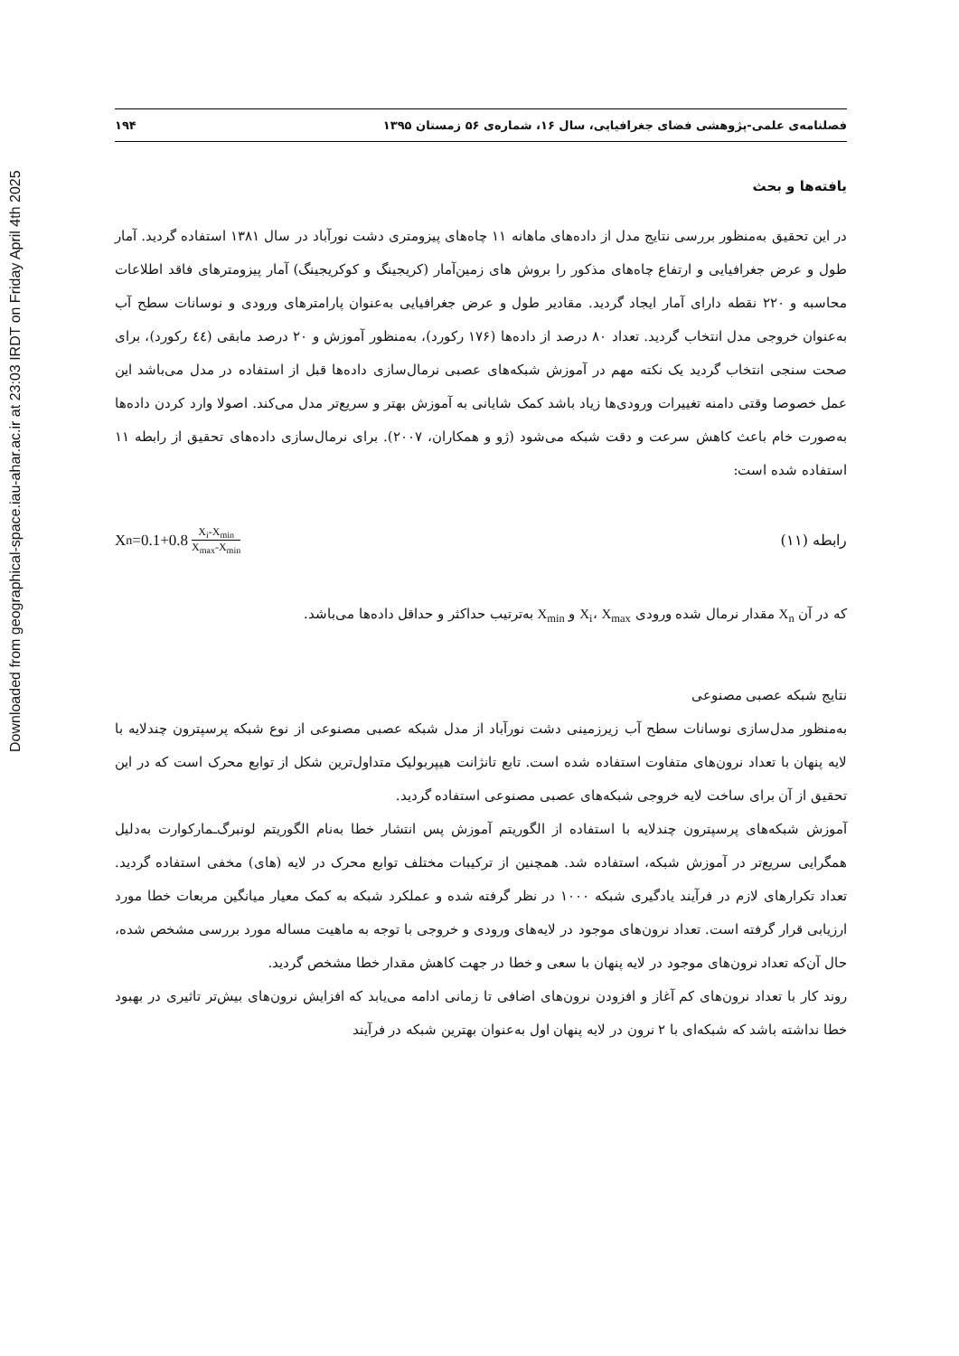Downloaded from geographical-space.iau-ahar.ac.ir at 23:03 IRDT on Friday April 4th 2025
فصلنامه‌ی علمی-پژوهشی فضای جغرافیایی، سال ۱۶، شماره‌ی ۵۶ زمستان ۱۳۹۵ ۱۹۴
یافته‌ها و بحث
در این تحقیق به‌منظور بررسی نتایج مدل از داده‌های ماهانه ۱۱ چاه‌های پیزومتری دشت نورآباد در سال ۱۳۸۱ استفاده گردید. آمار طول و عرض جغرافیایی و ارتفاع چاه‌های مذکور را بروش های زمین‌آمار (کریجینگ و کوکریجینگ) آمار پیزومترهای فاقد اطلاعات محاسبه و ۲۲۰ نقطه دارای آمار ایجاد گردید. مقادیر طول و عرض جغرافیایی به‌عنوان پارامترهای ورودی و نوسانات سطح آب به‌عنوان خروجی مدل انتخاب گردید. تعداد ۸۰ درصد از داده‌ها (۱۷۶ رکورد)، به‌منظور آموزش و ۲۰ درصد مابقی (٤٤ رکورد)، برای صحت سنجی انتخاب گردید یک نکته مهم در آموزش شبکه‌های عصبی نرمال‌سازی داده‌ها قبل از استفاده در مدل می‌باشد این عمل خصوصا وقتی دامنه تغییرات ورودی‌ها زیاد باشد کمک شایانی به آموزش بهتر و سریع‌تر مدل می‌کند. اصولا وارد کردن داده‌ها به‌صورت خام باعث کاهش سرعت و دقت شبکه می‌شود (ژو و همکاران، ۲۰۰۷). برای نرمال‌سازی داده‌های تحقیق از رابطه ۱۱ استفاده شده است:
رابطه (۱۱) X<sub>n</sub>=0.1+0.8 X<sub>i</sub>-X<sub>min</sub> X<sub>max</sub>-X<sub>min</sub>
که در آن X<sub>n</sub> مقدار نرمال شده ورودی X<sub>i</sub>، X<sub>max</sub> و X<sub>min</sub> به‌ترتیب حداکثر و حداقل داده‌ها می‌باشد.
نتایج شبکه عصبی مصنوعی
به‌منظور مدل‌سازی نوسانات سطح آب زیرزمینی دشت نورآباد از مدل شبکه عصبی مصنوعی از نوع شبکه پرسپترون چندلایه با لایه پنهان با تعداد نرون‌های متفاوت استفاده شده است. تابع تانژانت هیپربولیک متداول‌ترین شکل از توابع محرک است که در این تحقیق از آن برای ساخت لایه خروجی شبکه‌های عصبی مصنوعی استفاده گردید.
آموزش شبکه‌های پرسپترون چندلایه با استفاده از الگوریتم آموزش پس انتشار خطا به‌نام الگوریتم لونبرگ‌ـمارکوارت به‌دلیل همگرایی سریع‌تر در آموزش شبکه، استفاده شد. همچنین از ترکیبات مختلف توابع محرک در لایه (های) مخفی استفاده گردید. تعداد تکرارهای لازم در فرآیند یادگیری شبکه ۱۰۰۰ در نظر گرفته شده و عملکرد شبکه به کمک معیار میانگین مربعات خطا مورد ارزیابی قرار گرفته است. تعداد نرون‌های موجود در لایه‌های ورودی و خروجی با توجه به ماهیت مساله مورد بررسی مشخص شده، حال آن‌که تعداد نرون‌های موجود در لایه پنهان با سعی و خطا در جهت کاهش مقدار خطا مشخص گردید.
روند کار با تعداد نرون‌های کم آغاز و افزودن نرون‌های اضافی تا زمانی ادامه می‌یابد که افزایش نرون‌های بیش‌تر تاثیری در بهبود خطا نداشته باشد که شبکه‌ای با ۲ نرون در لایه پنهان اول به‌عنوان بهترین شبکه در فرآیند